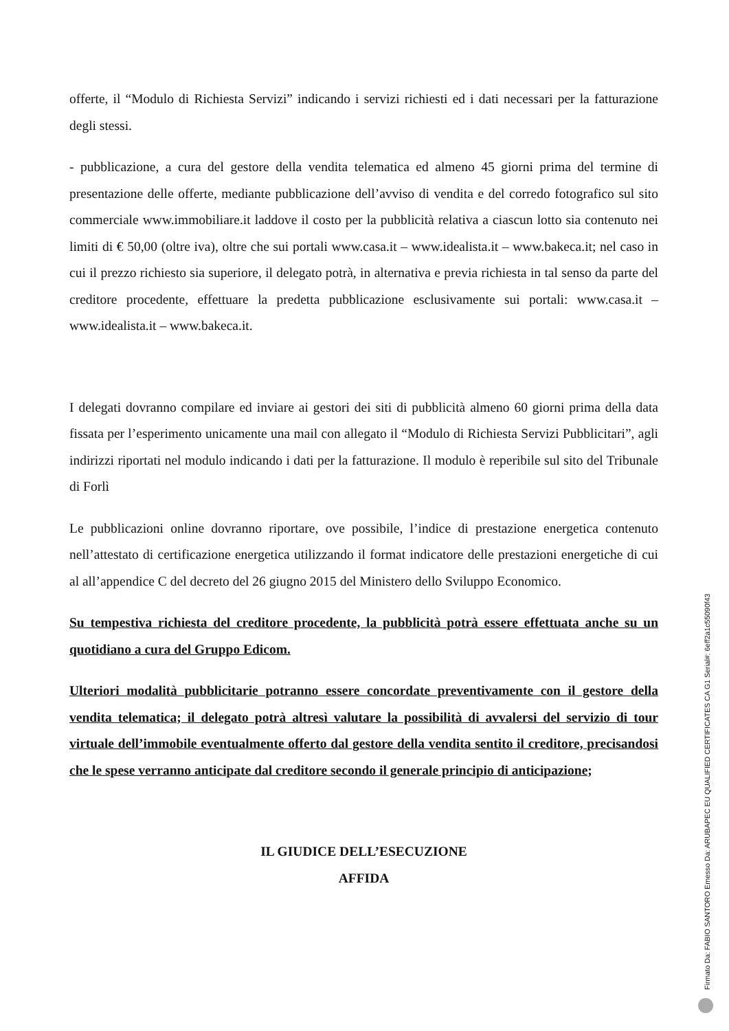offerte, il “Modulo di Richiesta Servizi” indicando i servizi richiesti ed i dati necessari per la fatturazione degli stessi.
- pubblicazione, a cura del gestore della vendita telematica ed almeno 45 giorni prima del termine di presentazione delle offerte, mediante pubblicazione dell’avviso di vendita e del corredo fotografico sul sito commerciale www.immobiliare.it laddove il costo per la pubblicità relativa a ciascun lotto sia contenuto nei limiti di € 50,00 (oltre iva), oltre che sui portali www.casa.it – www.idealista.it – www.bakeca.it; nel caso in cui il prezzo richiesto sia superiore, il delegato potrà, in alternativa e previa richiesta in tal senso da parte del creditore procedente, effettuare la predetta pubblicazione esclusivamente sui portali: www.casa.it – www.idealista.it – www.bakeca.it.
I delegati dovranno compilare ed inviare ai gestori dei siti di pubblicità almeno 60 giorni prima della data fissata per l’esperimento unicamente una mail con allegato il “Modulo di Richiesta Servizi Pubblicitari”, agli indirizzi riportati nel modulo indicando i dati per la fatturazione. Il modulo è reperibile sul sito del Tribunale di Forlì
Le pubblicazioni online dovranno riportare, ove possibile, l’indice di prestazione energetica contenuto nell’attestato di certificazione energetica utilizzando il format indicatore delle prestazioni energetiche di cui al all’appendice C del decreto del 26 giugno 2015 del Ministero dello Sviluppo Economico.
Su tempestiva richiesta del creditore procedente, la pubblicità potrà essere effettuata anche su un quotidiano a cura del Gruppo Edicom.
Ulteriori modalità pubblicitarie potranno essere concordate preventivamente con il gestore della vendita telematica; il delegato potrà altresì valutare la possibilità di avvalersi del servizio di tour virtuale dell’immobile eventualmente offerto dal gestore della vendita sentito il creditore, precisandosi che le spese verranno anticipate dal creditore secondo il generale principio di anticipazione;
IL GIUDICE DELL’ESECUZIONE
AFFIDA
Firmato Da: FABIO SANTORO Emesso Da: ARUBAPEC EU QUALIFIED CERTIFICATES CA G1 Serial#: 6eff2a1c55090f43